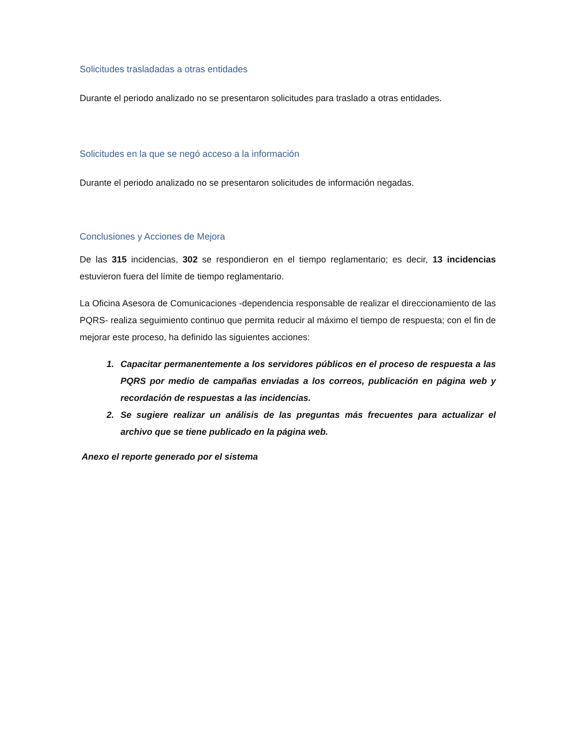Solicitudes trasladadas a otras entidades
Durante el periodo analizado no se presentaron solicitudes para traslado a otras entidades.
Solicitudes en la que se negó acceso a la información
Durante el periodo analizado no se presentaron solicitudes de información negadas.
Conclusiones y Acciones de Mejora
De las 315 incidencias, 302 se respondieron en el tiempo reglamentario; es decir, 13 incidencias estuvieron fuera del límite de tiempo reglamentario.
La Oficina Asesora de Comunicaciones -dependencia responsable de realizar el direccionamiento de las PQRS- realiza seguimiento continuo que permita reducir al máximo el tiempo de respuesta; con el fin de mejorar este proceso, ha definido las siguientes acciones:
1. Capacitar permanentemente a los servidores públicos en el proceso de respuesta a las PQRS por medio de campañas enviadas a los correos, publicación en página web y recordación de respuestas a las incidencias.
2. Se sugiere realizar un análisis de las preguntas más frecuentes para actualizar el archivo que se tiene publicado en la página web.
Anexo el reporte generado por el sistema